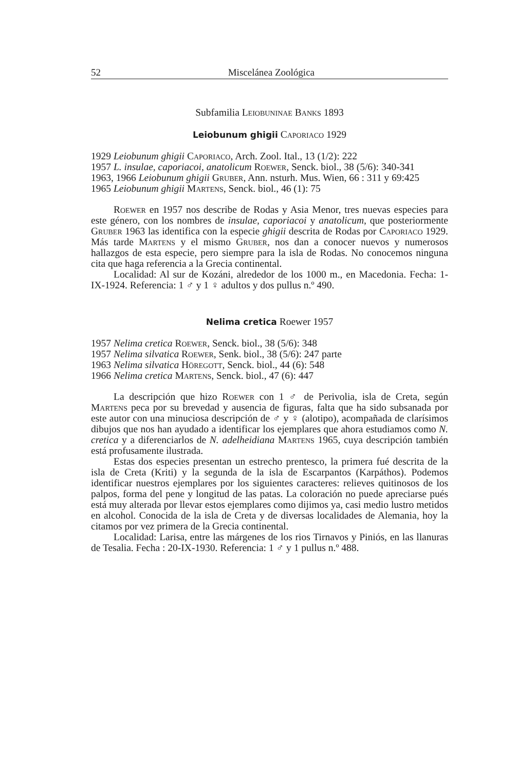52 Miscelánea Zoológica
Subfamilia Leiobuninae Banks 1893
Leiobunum ghigii Caporiaco 1929
1929 Leiobunum ghigii Caporiaco, Arch. Zool. Ital., 13 (1/2): 222
1957 L. insulae, caporiacoi, anatolicum Roewer, Senck. biol., 38 (5/6): 340-341
1963, 1966 Leiobunum ghigii Gruber, Ann. nsturh. Mus. Wien, 66 : 311 y 69:425
1965 Leiobunum ghigii Martens, Senck. biol., 46 (1): 75
Roewer en 1957 nos describe de Rodas y Asia Menor, tres nuevas especies para este género, con los nombres de insulae, caporiacoi y anatolicum, que posteriormente Gruber 1963 las identifica con la especie ghigii descrita de Rodas por Caporiaco 1929. Más tarde Martens y el mismo Gruber, nos dan a conocer nuevos y numerosos hallazgos de esta especie, pero siempre para la isla de Rodas. No conocemos ninguna cita que haga referencia a la Grecia continental.
Localidad: Al sur de Kozáni, alrededor de los 1000 m., en Macedonia. Fecha: 1-IX-1924. Referencia: 1 ♂ y 1 ♀ adultos y dos pullus n.º 490.
Nelima cretica Roewer 1957
1957 Nelima cretica Roewer, Senck. biol., 38 (5/6): 348
1957 Nelima silvatica Roewer, Senk. biol., 38 (5/6): 247 parte
1963 Nelima silvatica Höregott, Senck. biol., 44 (6): 548
1966 Nelima cretica Martens, Senck. biol., 47 (6): 447
La descripción que hizo Roewer con 1 ♂ de Perivolia, isla de Creta, según Martens peca por su brevedad y ausencia de figuras, falta que ha sido subsanada por este autor con una minuciosa descripción de ♂ y ♀ (alotipo), acompañada de clarísimos dibujos que nos han ayudado a identificar los ejemplares que ahora estudiamos como N. cretica y a diferenciarlos de N. adelheidiana Martens 1965, cuya descripción también está profusamente ilustrada.
Estas dos especies presentan un estrecho prentesco, la primera fué descrita de la isla de Creta (Kriti) y la segunda de la isla de Escarpantos (Karpáthos). Podemos identificar nuestros ejemplares por los siguientes caracteres: relieves quitinosos de los palpos, forma del pene y longitud de las patas. La coloración no puede apreciarse pués está muy alterada por llevar estos ejemplares como dijimos ya, casi medio lustro metidos en alcohol. Conocida de la isla de Creta y de diversas localidades de Alemania, hoy la citamos por vez primera de la Grecia continental.
Localidad: Larisa, entre las márgenes de los rios Tirnavos y Piniós, en las llanuras de Tesalia. Fecha : 20-IX-1930. Referencia: 1 ♂ y 1 pullus n.º 488.